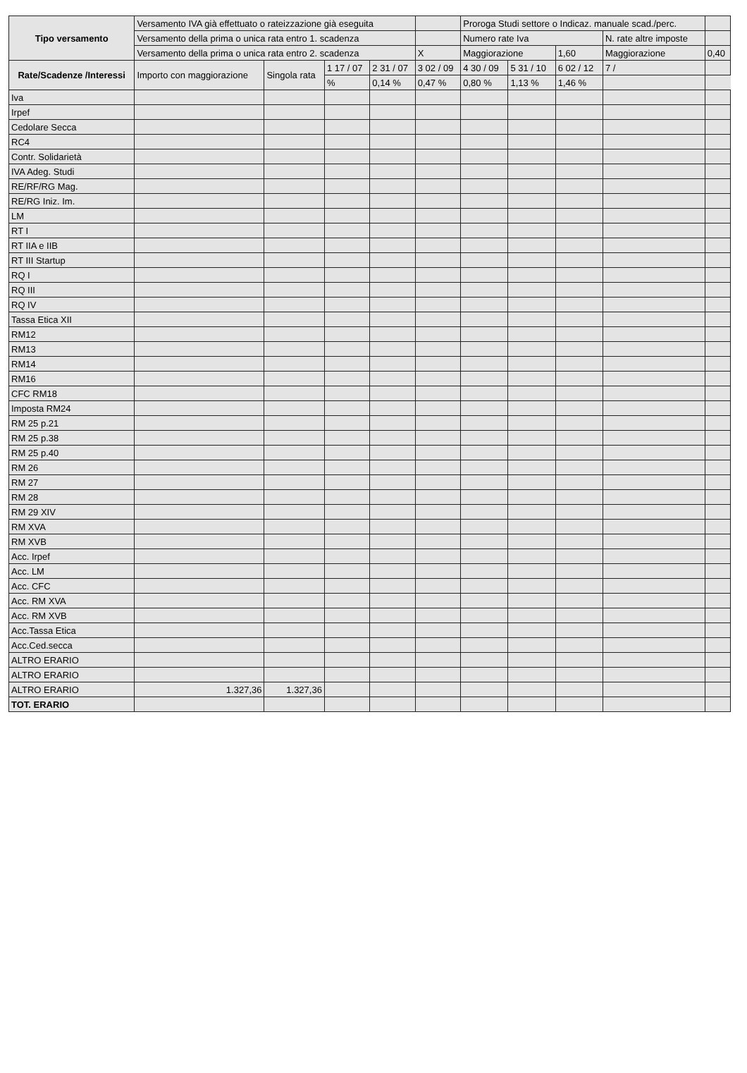| Tipo versamento | Versamento IVA già effettuato o rateizzazione già eseguita | | | | | Proroga Studi settore o Indicaz. manuale scad./perc. | | | | | |
| | Versamento della prima o unica rata entro 1. scadenza | | | | | Numero rate Iva | | | N. rate altre imposte | | |
| | Versamento della prima o unica rata entro 2. scadenza | | | | X | Maggiorazione | | 1,60 | Maggiorazione | | 0,40 |
| Rate/Scadenze /Interessi | Importo con maggiorazione | Singola rata | 1 17 / 07 | 2 31 / 07 | 3 02 / 09 | 4 30 / 09 | 5 31 / 10 | 6 02 / 12 | 7 / | | |
| | | | % | 0,14 % | 0,47 % | 0,80 % | 1,13 % | 1,46 % | | | |
| Iva | | | | | | | | | | | |
| Irpef | | | | | | | | | | | |
| Cedolare Secca | | | | | | | | | | | |
| RC4 | | | | | | | | | | | |
| Contr. Solidarietà | | | | | | | | | | | |
| IVA Adeg. Studi | | | | | | | | | | | |
| RE/RF/RG Mag. | | | | | | | | | | | |
| RE/RG Iniz. Im. | | | | | | | | | | | |
| LM | | | | | | | | | | | |
| RT I | | | | | | | | | | | |
| RT IIA e IIB | | | | | | | | | | | |
| RT III Startup | | | | | | | | | | | |
| RQ I | | | | | | | | | | | |
| RQ III | | | | | | | | | | | |
| RQ IV | | | | | | | | | | | |
| Tassa Etica XII | | | | | | | | | | | |
| RM12 | | | | | | | | | | | |
| RM13 | | | | | | | | | | | |
| RM14 | | | | | | | | | | | |
| RM16 | | | | | | | | | | | |
| CFC RM18 | | | | | | | | | | | |
| Imposta RM24 | | | | | | | | | | | |
| RM 25 p.21 | | | | | | | | | | | |
| RM 25 p.38 | | | | | | | | | | | |
| RM 25 p.40 | | | | | | | | | | | |
| RM 26 | | | | | | | | | | | |
| RM 27 | | | | | | | | | | | |
| RM 28 | | | | | | | | | | | |
| RM 29 XIV | | | | | | | | | | | |
| RM XVA | | | | | | | | | | | |
| RM XVB | | | | | | | | | | | |
| Acc. Irpef | | | | | | | | | | | |
| Acc. LM | | | | | | | | | | | |
| Acc. CFC | | | | | | | | | | | |
| Acc. RM XVA | | | | | | | | | | | |
| Acc. RM XVB | | | | | | | | | | | |
| Acc.Tassa Etica | | | | | | | | | | | |
| Acc.Ced.secca | | | | | | | | | | | |
| ALTRO ERARIO | | | | | | | | | | | |
| ALTRO ERARIO | | | | | | | | | | | |
| ALTRO ERARIO | 1.327,36 | 1.327,36 | | | | | | | | | |
| TOT. ERARIO | | | | | | | | | | | |